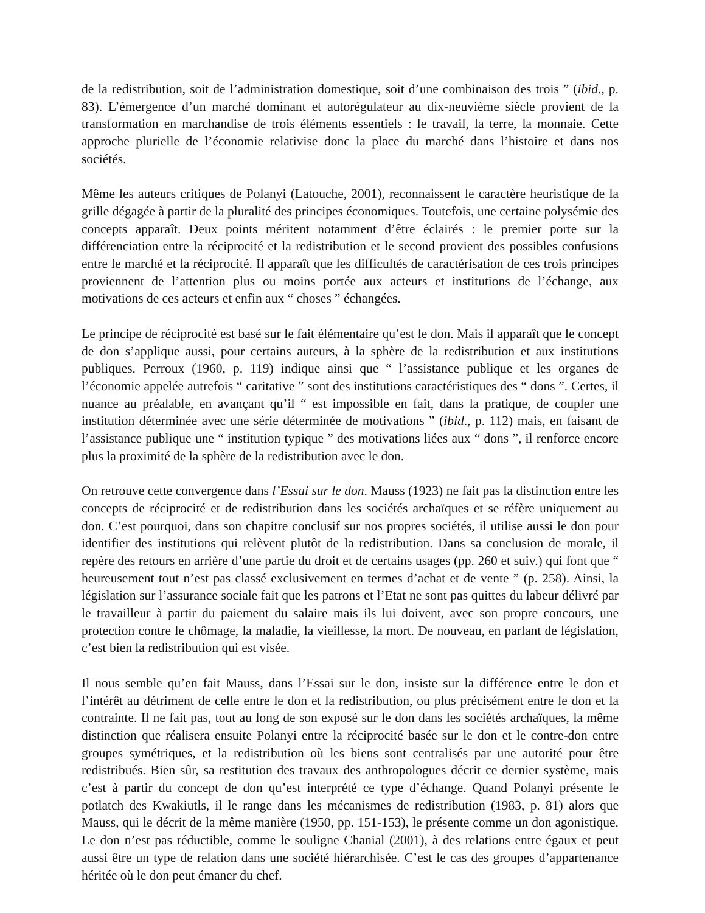de la redistribution, soit de l’administration domestique, soit d’une combinaison des trois ” (ibid., p. 83). L’émergence d’un marché dominant et autorégulateur au dix-neuvième siècle provient de la transformation en marchandise de trois éléments essentiels : le travail, la terre, la monnaie. Cette approche plurielle de l’économie relativise donc la place du marché dans l’histoire et dans nos sociétés.
Même les auteurs critiques de Polanyi (Latouche, 2001), reconnaissent le caractère heuristique de la grille dégagée à partir de la pluralité des principes économiques. Toutefois, une certaine polysémie des concepts apparaît. Deux points méritent notamment d’être éclairés : le premier porte sur la différenciation entre la réciprocité et la redistribution et le second provient des possibles confusions entre le marché et la réciprocité. Il apparaît que les difficultés de caractérisation de ces trois principes proviennent de l’attention plus ou moins portée aux acteurs et institutions de l’échange, aux motivations de ces acteurs et enfin aux “ choses ” échangées.
Le principe de réciprocité est basé sur le fait élémentaire qu’est le don. Mais il apparaît que le concept de don s’applique aussi, pour certains auteurs, à la sphère de la redistribution et aux institutions publiques. Perroux (1960, p. 119) indique ainsi que “ l’assistance publique et les organes de l’économie appelée autrefois “ caritative ” sont des institutions caractéristiques des “ dons ”. Certes, il nuance au préalable, en avançant qu’il “ est impossible en fait, dans la pratique, de coupler une institution déterminée avec une série déterminée de motivations ” (ibid., p. 112) mais, en faisant de l’assistance publique une “ institution typique ” des motivations liées aux “ dons ”, il renforce encore plus la proximité de la sphère de la redistribution avec le don.
On retrouve cette convergence dans l’Essai sur le don. Mauss (1923) ne fait pas la distinction entre les concepts de réciprocité et de redistribution dans les sociétés archaïques et se réfère uniquement au don. C’est pourquoi, dans son chapitre conclusif sur nos propres sociétés, il utilise aussi le don pour identifier des institutions qui relèvent plutôt de la redistribution. Dans sa conclusion de morale, il repère des retours en arrière d’une partie du droit et de certains usages (pp. 260 et suiv.) qui font que “ heureusement tout n’est pas classé exclusivement en termes d’achat et de vente ” (p. 258). Ainsi, la législation sur l’assurance sociale fait que les patrons et l’Etat ne sont pas quittes du labeur délivré par le travailleur à partir du paiement du salaire mais ils lui doivent, avec son propre concours, une protection contre le chômage, la maladie, la vieillesse, la mort. De nouveau, en parlant de législation, c’est bien la redistribution qui est visée.
Il nous semble qu’en fait Mauss, dans l’Essai sur le don, insiste sur la différence entre le don et l’intérêt au détriment de celle entre le don et la redistribution, ou plus précisément entre le don et la contrainte. Il ne fait pas, tout au long de son exposé sur le don dans les sociétés archaïques, la même distinction que réalisera ensuite Polanyi entre la réciprocité basée sur le don et le contre-don entre groupes symétriques, et la redistribution où les biens sont centralisés par une autorité pour être redistribués. Bien sûr, sa restitution des travaux des anthropologues décrit ce dernier système, mais c’est à partir du concept de don qu’est interprété ce type d’échange. Quand Polanyi présente le potlatch des Kwakiutls, il le range dans les mécanismes de redistribution (1983, p. 81) alors que Mauss, qui le décrit de la même manière (1950, pp. 151-153), le présente comme un don agonistique. Le don n’est pas réductible, comme le souligne Chanial (2001), à des relations entre égaux et peut aussi être un type de relation dans une société hiérarchisée. C’est le cas des groupes d’appartenance héritée où le don peut émaner du chef.